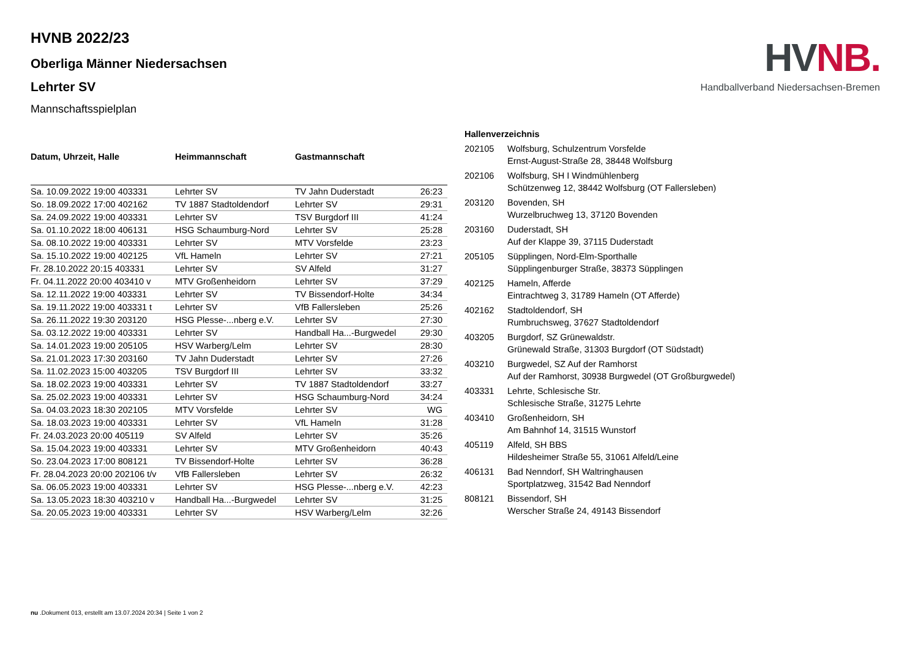HV NB.
Handballverband Niedersachsen-Bremen
HVNB 2022/23
Oberliga Männer Niedersachsen
Lehrter SV
Mannschaftsspielplan
| Datum, Uhrzeit, Halle | Heimmannschaft | Gastmannschaft | |
| --- | --- | --- | --- |
| Sa. 10.09.2022 19:00 403331 | Lehrter SV | TV Jahn Duderstadt | 26:23 |
| So. 18.09.2022 17:00 402162 | TV 1887 Stadtoldendorf | Lehrter SV | 29:31 |
| Sa. 24.09.2022 19:00 403331 | Lehrter SV | TSV Burgdorf III | 41:24 |
| Sa. 01.10.2022 18:00 406131 | HSG Schaumburg-Nord | Lehrter SV | 25:28 |
| Sa. 08.10.2022 19:00 403331 | Lehrter SV | MTV Vorsfelde | 23:23 |
| Sa. 15.10.2022 19:00 402125 | VfL Hameln | Lehrter SV | 27:21 |
| Fr. 28.10.2022 20:15 403331 | Lehrter SV | SV Alfeld | 31:27 |
| Fr. 04.11.2022 20:00 403410 v | MTV Großenheidorn | Lehrter SV | 37:29 |
| Sa. 12.11.2022 19:00 403331 | Lehrter SV | TV Bissendorf-Holte | 34:34 |
| Sa. 19.11.2022 19:00 403331 t | Lehrter SV | VfB Fallersleben | 25:26 |
| Sa. 26.11.2022 19:30 203120 | HSG Plesse-...nberg e.V. | Lehrter SV | 27:30 |
| Sa. 03.12.2022 19:00 403331 | Lehrter SV | Handball Ha...-Burgwedel | 29:30 |
| Sa. 14.01.2023 19:00 205105 | HSV Warberg/Lelm | Lehrter SV | 28:30 |
| Sa. 21.01.2023 17:30 203160 | TV Jahn Duderstadt | Lehrter SV | 27:26 |
| Sa. 11.02.2023 15:00 403205 | TSV Burgdorf III | Lehrter SV | 33:32 |
| Sa. 18.02.2023 19:00 403331 | Lehrter SV | TV 1887 Stadtoldendorf | 33:27 |
| Sa. 25.02.2023 19:00 403331 | Lehrter SV | HSG Schaumburg-Nord | 34:24 |
| Sa. 04.03.2023 18:30 202105 | MTV Vorsfelde | Lehrter SV | WG |
| Sa. 18.03.2023 19:00 403331 | Lehrter SV | VfL Hameln | 31:28 |
| Fr. 24.03.2023 20:00 405119 | SV Alfeld | Lehrter SV | 35:26 |
| Sa. 15.04.2023 19:00 403331 | Lehrter SV | MTV Großenheidorn | 40:43 |
| So. 23.04.2023 17:00 808121 | TV Bissendorf-Holte | Lehrter SV | 36:28 |
| Fr. 28.04.2023 20:00 202106 t/v | VfB Fallersleben | Lehrter SV | 26:32 |
| Sa. 06.05.2023 19:00 403331 | Lehrter SV | HSG Plesse-...nberg e.V. | 42:23 |
| Sa. 13.05.2023 18:30 403210 v | Handball Ha...-Burgwedel | Lehrter SV | 31:25 |
| Sa. 20.05.2023 19:00 403331 | Lehrter SV | HSV Warberg/Lelm | 32:26 |
| Hallenverzeichnis | |
| --- | --- |
| 202105 | Wolfsburg, Schulzentrum Vorsfelde Ernst-August-Straße 28, 38448 Wolfsburg |
| 202106 | Wolfsburg, SH I Windmühlenberg Schützenweg 12, 38442 Wolfsburg (OT Fallersleben) |
| 203120 | Bovenden, SH Wurzelbruchweg 13, 37120 Bovenden |
| 203160 | Duderstadt, SH Auf der Klappe 39, 37115 Duderstadt |
| 205105 | Süpplingen, Nord-Elm-Sporthalle Süpplingenburger Straße, 38373 Süpplingen |
| 402125 | Hameln, Afferde Eintrachtweg 3, 31789 Hameln (OT Afferde) |
| 402162 | Stadtoldendorf, SH Rumbruchsweg, 37627 Stadtoldendorf |
| 403205 | Burgdorf, SZ Grünewaldstr. Grünewald Straße, 31303 Burgdorf (OT Südstadt) |
| 403210 | Burgwedel, SZ Auf der Ramhorst Auf der Ramhorst, 30938 Burgwedel (OT Großburgwedel) |
| 403331 | Lehrte, Schlesische Str. Schlesische Straße, 31275 Lehrte |
| 403410 | Großenheidorn, SH Am Bahnhof 14, 31515 Wunstorf |
| 405119 | Alfeld, SH BBS Hildesheimer Straße 55, 31061 Alfeld/Leine |
| 406131 | Bad Nenndorf, SH Waltringhausen Sportplatzweg, 31542 Bad Nenndorf |
| 808121 | Bissendorf, SH Werscher Straße 24, 49143 Bissendorf |
nu .Dokument 013, erstellt am 13.07.2024 20:34 | Seite 1 von 2